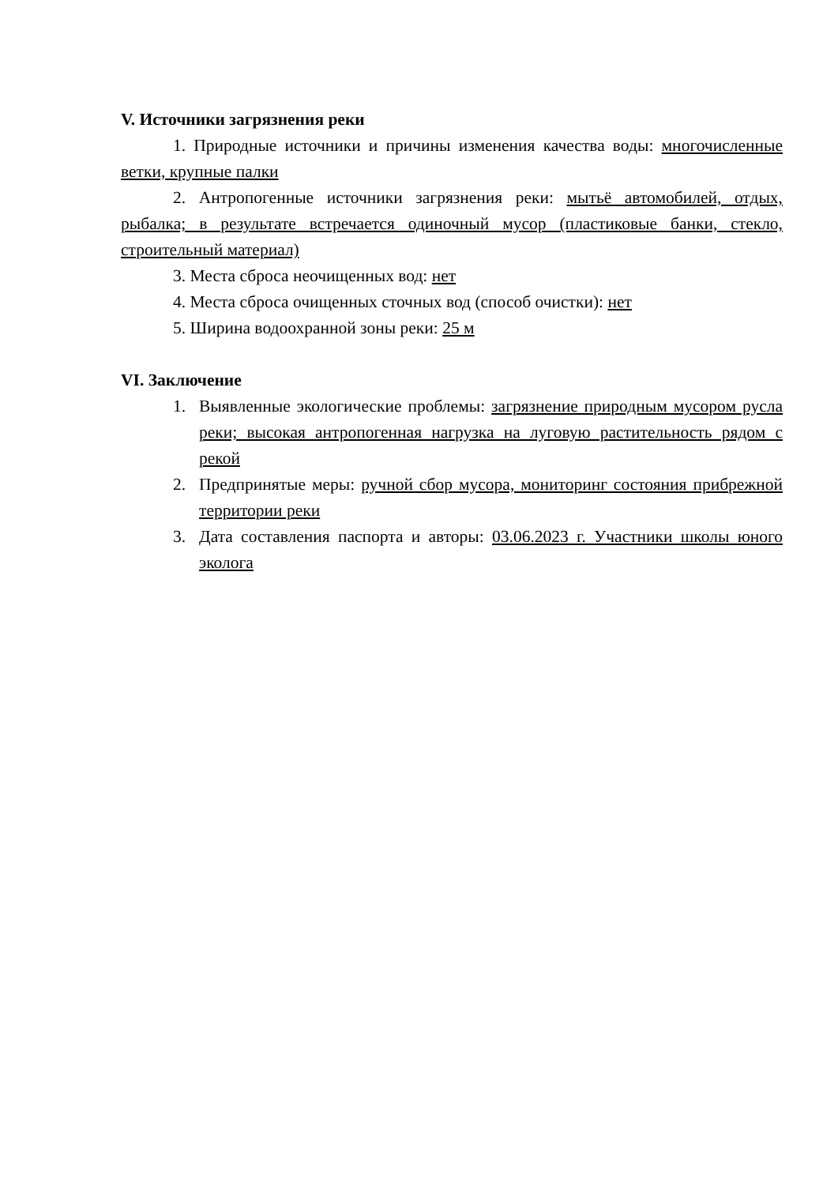V. Источники загрязнения реки
1. Природные источники и причины изменения качества воды: многочисленные ветки, крупные палки
2. Антропогенные источники загрязнения реки: мытьё автомобилей, отдых, рыбалка; в результате встречается одиночный мусор (пластиковые банки, стекло, строительный материал)
3. Места сброса неочищенных вод: нет
4. Места сброса очищенных сточных вод (способ очистки): нет
5. Ширина водоохранной зоны реки: 25 м
VI. Заключение
1. Выявленные экологические проблемы: загрязнение природным мусором русла реки; высокая антропогенная нагрузка на луговую растительность рядом с рекой
2. Предпринятые меры: ручной сбор мусора, мониторинг состояния прибрежной территории реки
3. Дата составления паспорта и авторы: 03.06.2023 г. Участники школы юного эколога